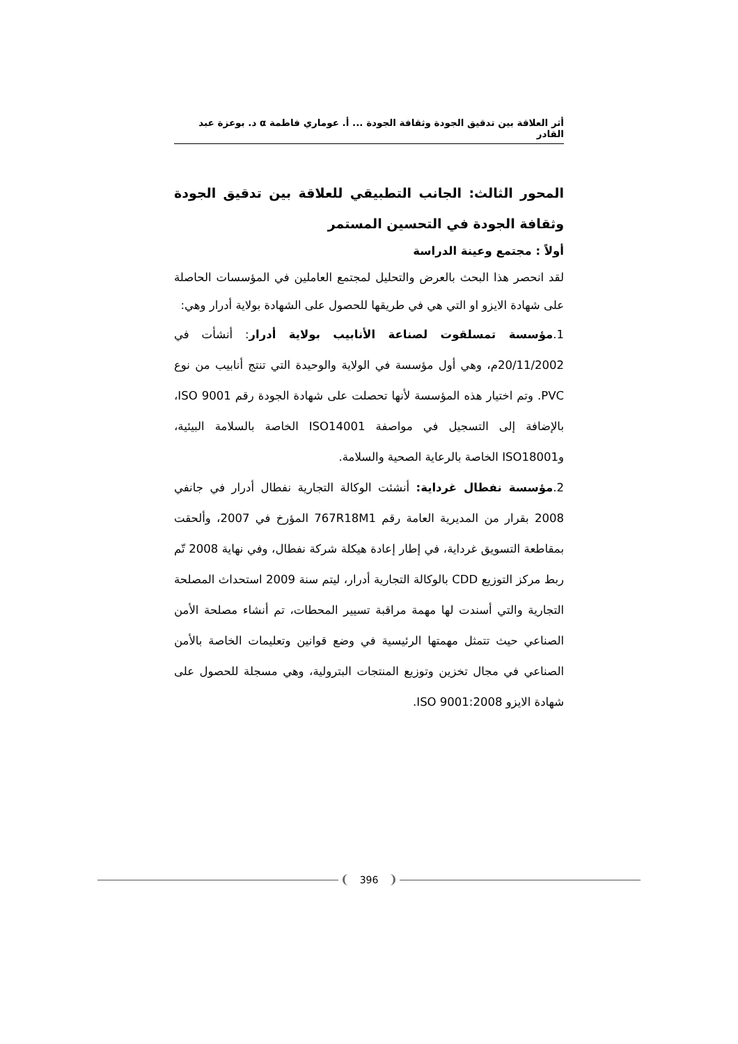أثر العلاقة بين تدقيق الجودة وثقافة الجودة ... أ. عوماري فاطمة α د. بوعزة عبد القادر
المحور الثالث: الجانب التطبيقي للعلاقة بين تدقيق الجودة وثقافة الجودة في التحسين المستمر
أولاً : مجتمع وعينة الدراسة
لقد انحصر هذا البحث بالعرض والتحليل لمجتمع العاملين في المؤسسات الحاصلة على شهادة الايزو او التي هي في طريقها للحصول على الشهادة بولاية أدرار وهي:
1.مؤسسة تمسلقوت لصناعة الأنابيب بولاية أدرار: أنشأت في 20/11/2002م، وهي أول مؤسسة في الولاية والوحيدة التي تنتج أنابيب من نوع PVC. وتم اختيار هذه المؤسسة لأنها تحصلت على شهادة الجودة رقم ISO 9001، بالإضافة إلى التسجيل في مواصفة ISO14001 الخاصة بالسلامة البيئية، وISO18001 الخاصة بالرعاية الصحية والسلامة.
2.مؤسسة نفطال غرداية: أنشئت الوكالة التجارية نفطال أدرار في جانفي 2008 بقرار من المديرية العامة رقم 767R18M1 المؤرخ في 2007، وألحقت بمقاطعة التسويق غرداية، في إطار إعادة هيكلة شركة نفطال، وفي نهاية 2008 تّم ربط مركز التوزيع CDD بالوكالة التجارية أدرار، ليتم سنة 2009 استحداث المصلحة التجارية والتي أسندت لها مهمة مراقبة تسيير المحطات، تم أنشاء مصلحة الأمن الصناعي حيث تتمثل مهمتها الرئيسية في وضع قوانين وتعليمات الخاصة بالأمن الصناعي في مجال تخزين وتوزيع المنتجات البترولية، وهي مسجلة للحصول على شهادة الايزو ISO 9001:2008.
396